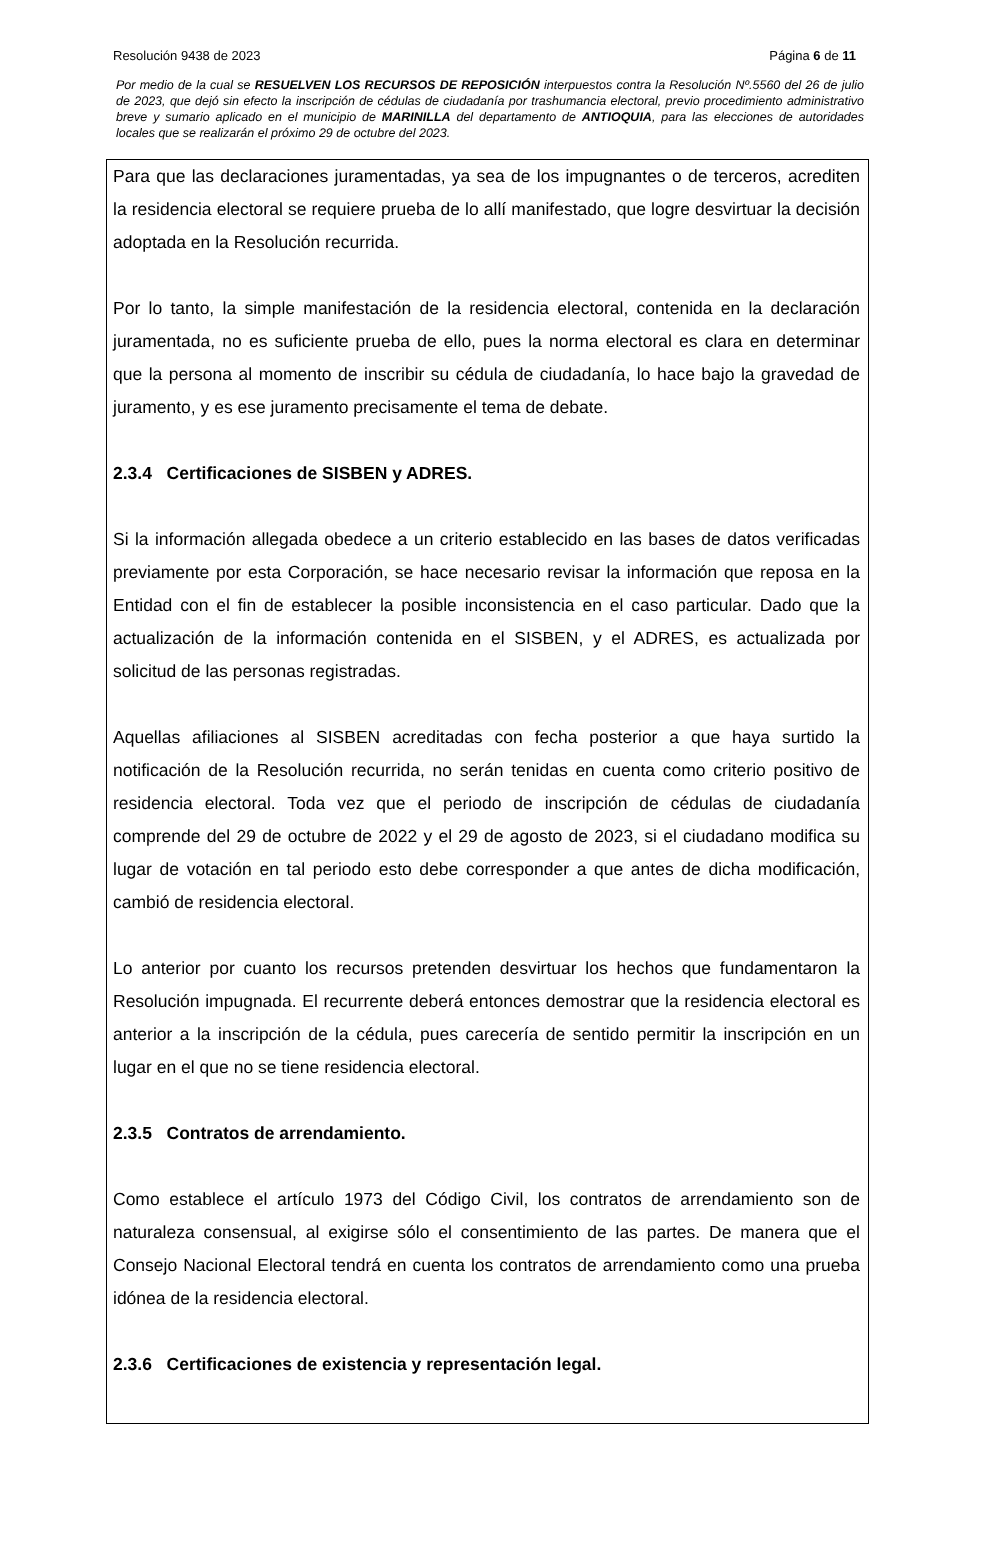Resolución 9438 de 2023 Página 6 de 11
Por medio de la cual se RESUELVEN LOS RECURSOS DE REPOSICIÓN interpuestos contra la Resolución Nº.5560 del 26 de julio de 2023, que dejó sin efecto la inscripción de cédulas de ciudadanía por trashumancia electoral, previo procedimiento administrativo breve y sumario aplicado en el municipio de MARINILLA del departamento de ANTIOQUIA, para las elecciones de autoridades locales que se realizarán el próximo 29 de octubre del 2023.
Para que las declaraciones juramentadas, ya sea de los impugnantes o de terceros, acrediten la residencia electoral se requiere prueba de lo allí manifestado, que logre desvirtuar la decisión adoptada en la Resolución recurrida.
Por lo tanto, la simple manifestación de la residencia electoral, contenida en la declaración juramentada, no es suficiente prueba de ello, pues la norma electoral es clara en determinar que la persona al momento de inscribir su cédula de ciudadanía, lo hace bajo la gravedad de juramento, y es ese juramento precisamente el tema de debate.
2.3.4 Certificaciones de SISBEN y ADRES.
Si la información allegada obedece a un criterio establecido en las bases de datos verificadas previamente por esta Corporación, se hace necesario revisar la información que reposa en la Entidad con el fin de establecer la posible inconsistencia en el caso particular. Dado que la actualización de la información contenida en el SISBEN, y el ADRES, es actualizada por solicitud de las personas registradas.
Aquellas afiliaciones al SISBEN acreditadas con fecha posterior a que haya surtido la notificación de la Resolución recurrida, no serán tenidas en cuenta como criterio positivo de residencia electoral. Toda vez que el periodo de inscripción de cédulas de ciudadanía comprende del 29 de octubre de 2022 y el 29 de agosto de 2023, si el ciudadano modifica su lugar de votación en tal periodo esto debe corresponder a que antes de dicha modificación, cambió de residencia electoral.
Lo anterior por cuanto los recursos pretenden desvirtuar los hechos que fundamentaron la Resolución impugnada. El recurrente deberá entonces demostrar que la residencia electoral es anterior a la inscripción de la cédula, pues carecería de sentido permitir la inscripción en un lugar en el que no se tiene residencia electoral.
2.3.5 Contratos de arrendamiento.
Como establece el artículo 1973 del Código Civil, los contratos de arrendamiento son de naturaleza consensual, al exigirse sólo el consentimiento de las partes. De manera que el Consejo Nacional Electoral tendrá en cuenta los contratos de arrendamiento como una prueba idónea de la residencia electoral.
2.3.6 Certificaciones de existencia y representación legal.